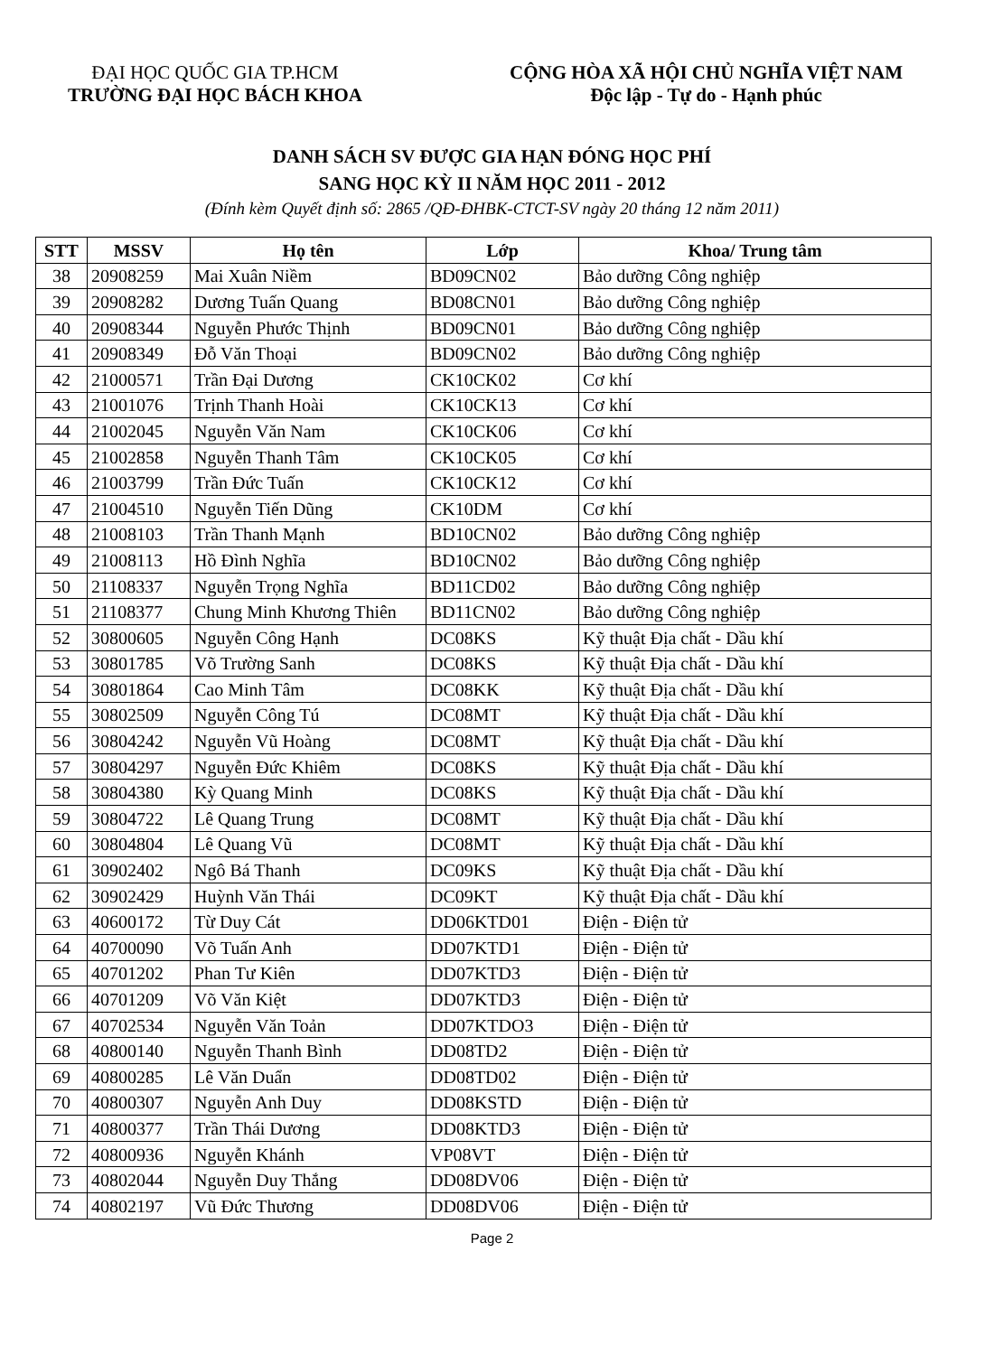ĐẠI HỌC QUỐC GIA TP.HCM
TRƯỜNG ĐẠI HỌC BÁCH KHOA
CỘNG HÒA XÃ HỘI CHỦ NGHĨA VIỆT NAM
Độc lập - Tự do - Hạnh phúc
DANH SÁCH SV ĐƯỢC GIA HẠN ĐÓNG HỌC PHÍ
SANG HỌC KỲ II NĂM HỌC 2011 - 2012
(Đính kèm Quyết định số: 2865 /QĐ-ĐHBK-CTCT-SV ngày 20 tháng 12 năm 2011)
| STT | MSSV | Họ tên | Lớp | Khoa/ Trung tâm |
| --- | --- | --- | --- | --- |
| 38 | 20908259 | Mai Xuân Niềm | BD09CN02 | Bảo dưỡng Công nghiệp |
| 39 | 20908282 | Dương Tuấn Quang | BD08CN01 | Bảo dưỡng Công nghiệp |
| 40 | 20908344 | Nguyễn Phước Thịnh | BD09CN01 | Bảo dưỡng Công nghiệp |
| 41 | 20908349 | Đỗ Văn Thoại | BD09CN02 | Bảo dưỡng Công nghiệp |
| 42 | 21000571 | Trần Đại Dương | CK10CK02 | Cơ khí |
| 43 | 21001076 | Trịnh Thanh Hoài | CK10CK13 | Cơ khí |
| 44 | 21002045 | Nguyễn Văn Nam | CK10CK06 | Cơ khí |
| 45 | 21002858 | Nguyễn Thanh Tâm | CK10CK05 | Cơ khí |
| 46 | 21003799 | Trần Đức Tuấn | CK10CK12 | Cơ khí |
| 47 | 21004510 | Nguyễn Tiến Dũng | CK10DM | Cơ khí |
| 48 | 21008103 | Trần Thanh Mạnh | BD10CN02 | Bảo dưỡng Công nghiệp |
| 49 | 21008113 | Hồ Đình Nghĩa | BD10CN02 | Bảo dưỡng Công nghiệp |
| 50 | 21108337 | Nguyễn Trọng Nghĩa | BD11CD02 | Bảo dưỡng Công nghiệp |
| 51 | 21108377 | Chung Minh Khương Thiên | BD11CN02 | Bảo dưỡng Công nghiệp |
| 52 | 30800605 | Nguyễn Công Hạnh | DC08KS | Kỹ thuật Địa chất - Dầu khí |
| 53 | 30801785 | Võ Trường Sanh | DC08KS | Kỹ thuật Địa chất - Dầu khí |
| 54 | 30801864 | Cao Minh Tâm | DC08KK | Kỹ thuật Địa chất - Dầu khí |
| 55 | 30802509 | Nguyễn Công Tú | DC08MT | Kỹ thuật Địa chất - Dầu khí |
| 56 | 30804242 | Nguyễn Vũ Hoàng | DC08MT | Kỹ thuật Địa chất - Dầu khí |
| 57 | 30804297 | Nguyễn Đức Khiêm | DC08KS | Kỹ thuật Địa chất - Dầu khí |
| 58 | 30804380 | Kỳ Quang Minh | DC08KS | Kỹ thuật Địa chất - Dầu khí |
| 59 | 30804722 | Lê Quang Trung | DC08MT | Kỹ thuật Địa chất - Dầu khí |
| 60 | 30804804 | Lê Quang Vũ | DC08MT | Kỹ thuật Địa chất - Dầu khí |
| 61 | 30902402 | Ngô Bá Thanh | DC09KS | Kỹ thuật Địa chất - Dầu khí |
| 62 | 30902429 | Huỳnh Văn Thái | DC09KT | Kỹ thuật Địa chất - Dầu khí |
| 63 | 40600172 | Từ Duy Cát | DD06KTD01 | Điện - Điện tử |
| 64 | 40700090 | Võ Tuấn Anh | DD07KTD1 | Điện - Điện tử |
| 65 | 40701202 | Phan Tư Kiên | DD07KTD3 | Điện - Điện tử |
| 66 | 40701209 | Võ Văn Kiệt | DD07KTD3 | Điện - Điện tử |
| 67 | 40702534 | Nguyễn Văn Toản | DD07KTDO3 | Điện - Điện tử |
| 68 | 40800140 | Nguyễn Thanh Bình | DD08TD2 | Điện - Điện tử |
| 69 | 40800285 | Lê Văn Duẩn | DD08TD02 | Điện - Điện tử |
| 70 | 40800307 | Nguyễn Anh Duy | DD08KSTD | Điện - Điện tử |
| 71 | 40800377 | Trần Thái Dương | DD08KTD3 | Điện - Điện tử |
| 72 | 40800936 | Nguyễn Khánh | VP08VT | Điện - Điện tử |
| 73 | 40802044 | Nguyễn Duy Thắng | DD08DV06 | Điện - Điện tử |
| 74 | 40802197 | Vũ Đức Thương | DD08DV06 | Điện - Điện tử |
Page 2